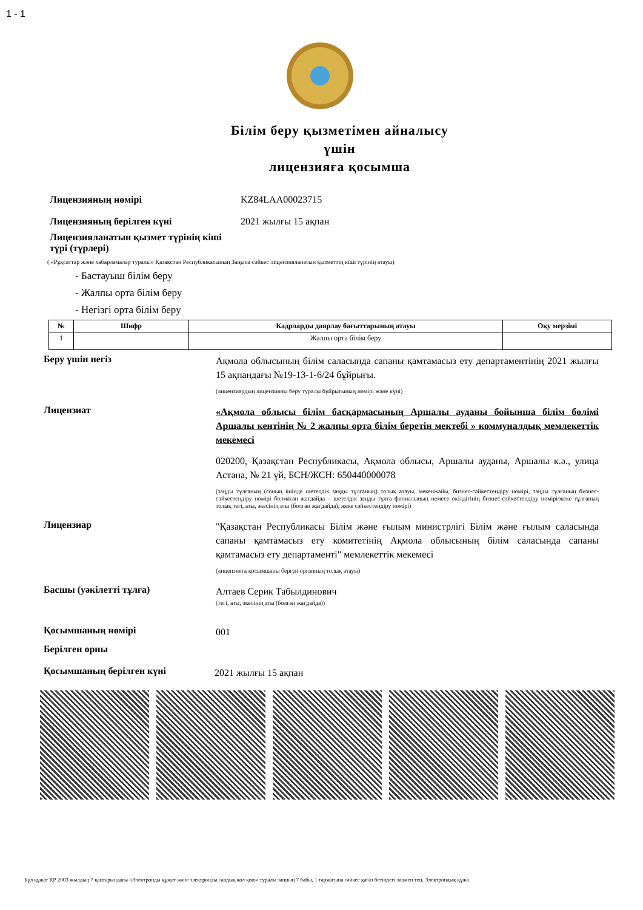1 - 1
Білім беру қызметімен айналысу
үшін
лицензияға қосымша
Лицензияның нөмірі KZ84LAA00023715
Лицензияның берілген күні 2021 жылғы 15 ақпан
Лицензияланатын қызмет түрінің кіші түрі (түрлері)
( «Рұқсаттар және хабарламалар туралы» Қазақстан Республикасының Заңына сәйкес лицензияланатын қызметтің кіші түрінің атауы)
- Бастауыш білім беру
- Жалпы орта білім беру
- Негізгі орта білім беру
| № | Шифр | Кадрларды даярлау бағыттарының атауы | Оқу мерзімі |
| --- | --- | --- | --- |
| 1 | | Жалпы орта білім беру | |
Беру үшін негіз
Ақмола облысының білім саласында сапаны қамтамасыз ету департаментінің 2021 жылғы 15 ақпандағы №19-13-1-6/24 бұйрығы.
(лицензиардың лицензияны беру туралы бұйрығының нөмірі және күні)
Лицензиат
«Ақмола облысы білім басқармасының Аршалы ауданы бойынша білім бөлімі Аршалы кентінің № 2 жалпы орта білім беретін мектебі » коммуналдық мемлекеттік мекемесі
020200, Қазақстан Республикасы, Ақмола облысы, Аршалы ауданы, Аршалы к.ә., улица Астана, № 21 үй, БСН/ЖСН: 650440000078
(заңды тұлғаның (соның ішінде шетелдік заңды тұлғаның) толық атауы, мекенжайы, бизнес-сәйкестендіру нөмірі, заңды тұлғаның бизнес-сәйкестендіру нөмірі болмаған жағдайда – шетелдік заңды тұлға филиалының немесе өкілдігінің бизнес-сәйкестендіру нөмірі/жеке тұлғаның толық тегі, аты, әкесінің аты (болған жағдайда), жеке сәйкестендіру нөмірі)
Лицензиар
"Қазақстан Республикасы Білім және ғылым министрлігі Білім және ғылым саласында сапаны қамтамасыз ету комитетінің Ақмола облысының білім саласында сапаны қамтамасыз ету департаменті" мемлекеттік мекемесі
(лицензияға қосымшаны берген органның толық атауы)
Басшы (уәкілетті тұлға)
Алтаев Серик Табылдинович
(тегі, аты, әкесінің аты (болған жағдайда))
Қосымшаның нөмірі
001
Берілген орны
Қосымшаның берілген күні
2021 жылғы 15 ақпан
Бұл құжат ҚР 2003 жылдың 7 қаңтарындағы «Электронды құжат және электронды сандық қол қою» туралы заңның 7 бабы, 1 тармағына сәйкес қағаз бетіндегі заңмен тең. Электрондық құжа